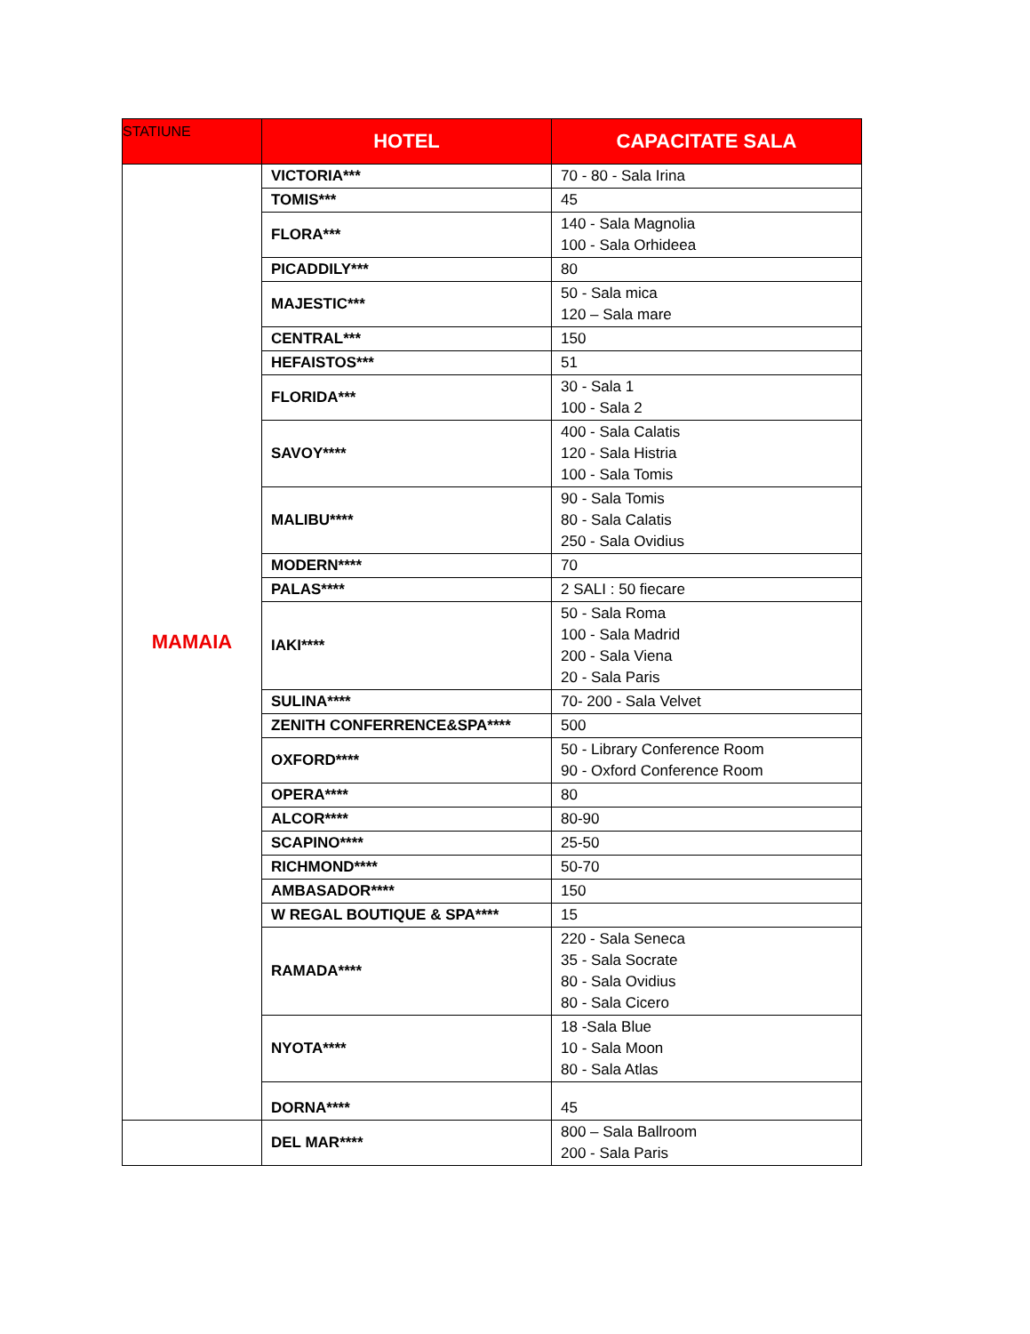| STATIUNE | HOTEL | CAPACITATE SALA |
| --- | --- | --- |
| MAMAIA | VICTORIA*** | 70 - 80 - Sala Irina |
| | TOMIS*** | 45 |
| | FLORA*** | 140 - Sala Magnolia 100 - Sala Orhideea |
| | PICADDILY*** | 80 |
| | MAJESTIC*** | 50 - Sala mica 120 – Sala mare |
| | CENTRAL*** | 150 |
| | HEFAISTOS*** | 51 |
| | FLORIDA*** | 30 - Sala 1 100 - Sala 2 |
| | SAVOY**** | 400 - Sala Calatis 120 - Sala Histria 100 - Sala Tomis |
| | MALIBU**** | 90 - Sala Tomis 80 - Sala Calatis 250 - Sala Ovidius |
| | MODERN**** | 70 |
| | PALAS**** | 2 SALI : 50 fiecare |
| | IAKI**** | 50 - Sala Roma 100 - Sala Madrid 200 - Sala Viena 20 - Sala Paris |
| | SULINA**** | 70- 200 - Sala Velvet |
| | ZENITH CONFERRENCE&SPA**** | 500 |
| | OXFORD**** | 50 - Library Conference Room 90 - Oxford Conference Room |
| | OPERA**** | 80 |
| | ALCOR**** | 80-90 |
| | SCAPINO**** | 25-50 |
| | RICHMOND**** | 50-70 |
| | AMBASADOR**** | 150 |
| | W REGAL BOUTIQUE & SPA**** | 15 |
| | RAMADA**** | 220 - Sala Seneca 35 - Sala Socrate 80 - Sala Ovidius 80 - Sala Cicero |
| | NYOTA**** | 18 -Sala Blue 10 - Sala Moon 80 - Sala Atlas |
| | DORNA**** | 45 |
| | DEL MAR**** | 800 – Sala Ballroom 200 - Sala Paris |